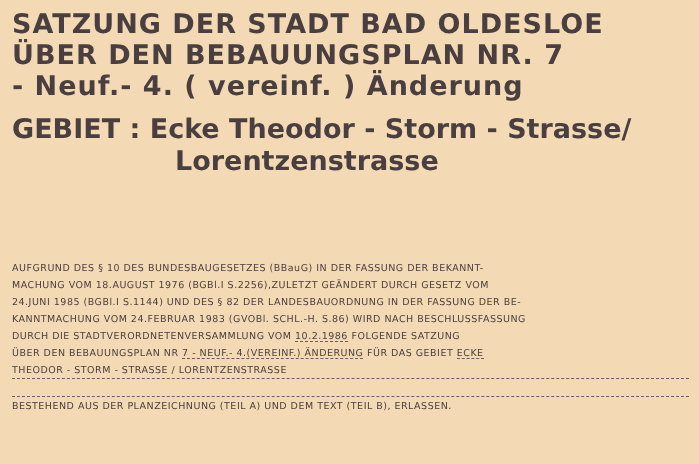SATZUNG DER STADT BAD OLDESLOE
ÜBER DEN BEBAUUNGSPLAN NR. 7
- Neuf.- 4. ( vereinf. ) Änderung
GEBIET : Ecke Theodor - Storm - Strasse/
Lorentzenstrasse
AUFGRUND DES § 10 DES BUNDESBAUGESETZES (BBauG) IN DER FASSUNG DER BEKANNT-
MACHUNG VOM 18.AUGUST 1976 (BGBl.I S.2256),ZULETZT GEÄNDERT DURCH GESETZ VOM
24.JUNI 1985 (BGBl.I S.1144) UND DES § 82 DER LANDESBAUORDNUNG IN DER FASSUNG DER BE-
KANNTMACHUNG VOM 24.FEBRUAR 1983 (GVOBl. SCHL.-H. S.86) WIRD NACH BESCHLUSSFASSUNG
DURCH DIE STADTVERORDNETENVERSAMMLUNG VOM 10.2.1986 FOLGENDE SATZUNG
ÜBER DEN BEBAUUNGSPLAN NR 7 - NEUF.- 4.(VEREINF.) ÄNDERUNG FÜR DAS GEBIET ECKE
THEODOR - STORM - STRASSE / LORENTZENSTRASSE
BESTEHEND AUS DER PLANZEICHNUNG (TEIL A) UND DEM TEXT (TEIL B), ERLASSEN.